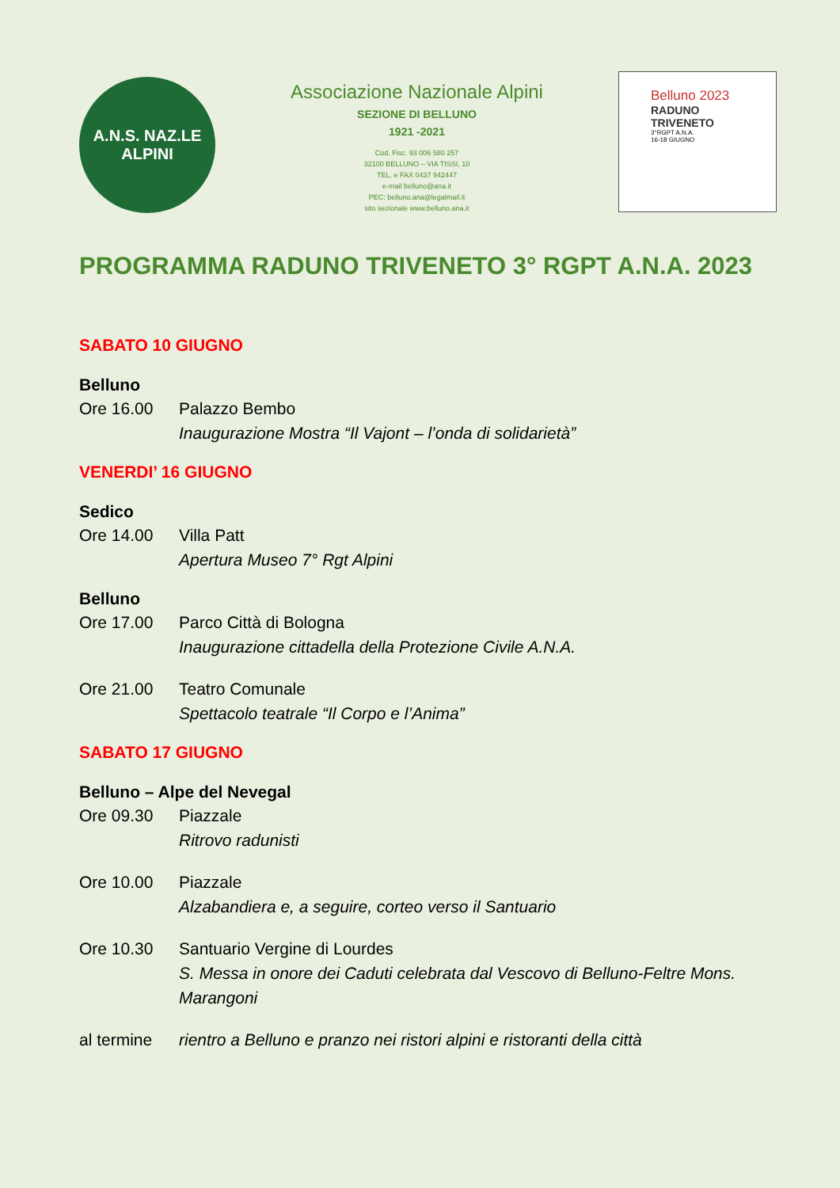A.N.S. NAZ.LE
ALPINI
Associazione Nazionale Alpini
SEZIONE DI BELLUNO
1921 -2021
Cod. Fisc. 93 006 580 257
32100 BELLUNO – VIA TISSI, 10
TEL. e FAX 0437 942447
e-mail belluno@ana.it
PEC: belluno.ana@legalmail.it
sito sezionale www.belluno.ana.it
Belluno 2023
RADUNO
TRIVENETO
3°RGPT A.N.A.
16-18 GIUGNO
PROGRAMMA RADUNO TRIVENETO 3° RGPT A.N.A. 2023
SABATO 10 GIUGNO
Belluno
Ore 16.00 Palazzo Bembo
Inaugurazione Mostra “Il Vajont – l’onda di solidarietà”
VENERDI’ 16 GIUGNO
Sedico
Ore 14.00 Villa Patt
Apertura Museo 7° Rgt Alpini
Belluno
Ore 17.00 Parco Città di Bologna
Inaugurazione cittadella della Protezione Civile A.N.A.
Ore 21.00 Teatro Comunale
Spettacolo teatrale “Il Corpo e l’Anima”
SABATO 17 GIUGNO
Belluno – Alpe del Nevegal
Ore 09.30 Piazzale
Ritrovo radunisti
Ore 10.00 Piazzale
Alzabandiera e, a seguire, corteo verso il Santuario
Ore 10.30 Santuario Vergine di Lourdes
S. Messa in onore dei Caduti celebrata dal Vescovo di Belluno-Feltre Mons. Marangoni
al termine rientro a Belluno e pranzo nei ristori alpini e ristoranti della città